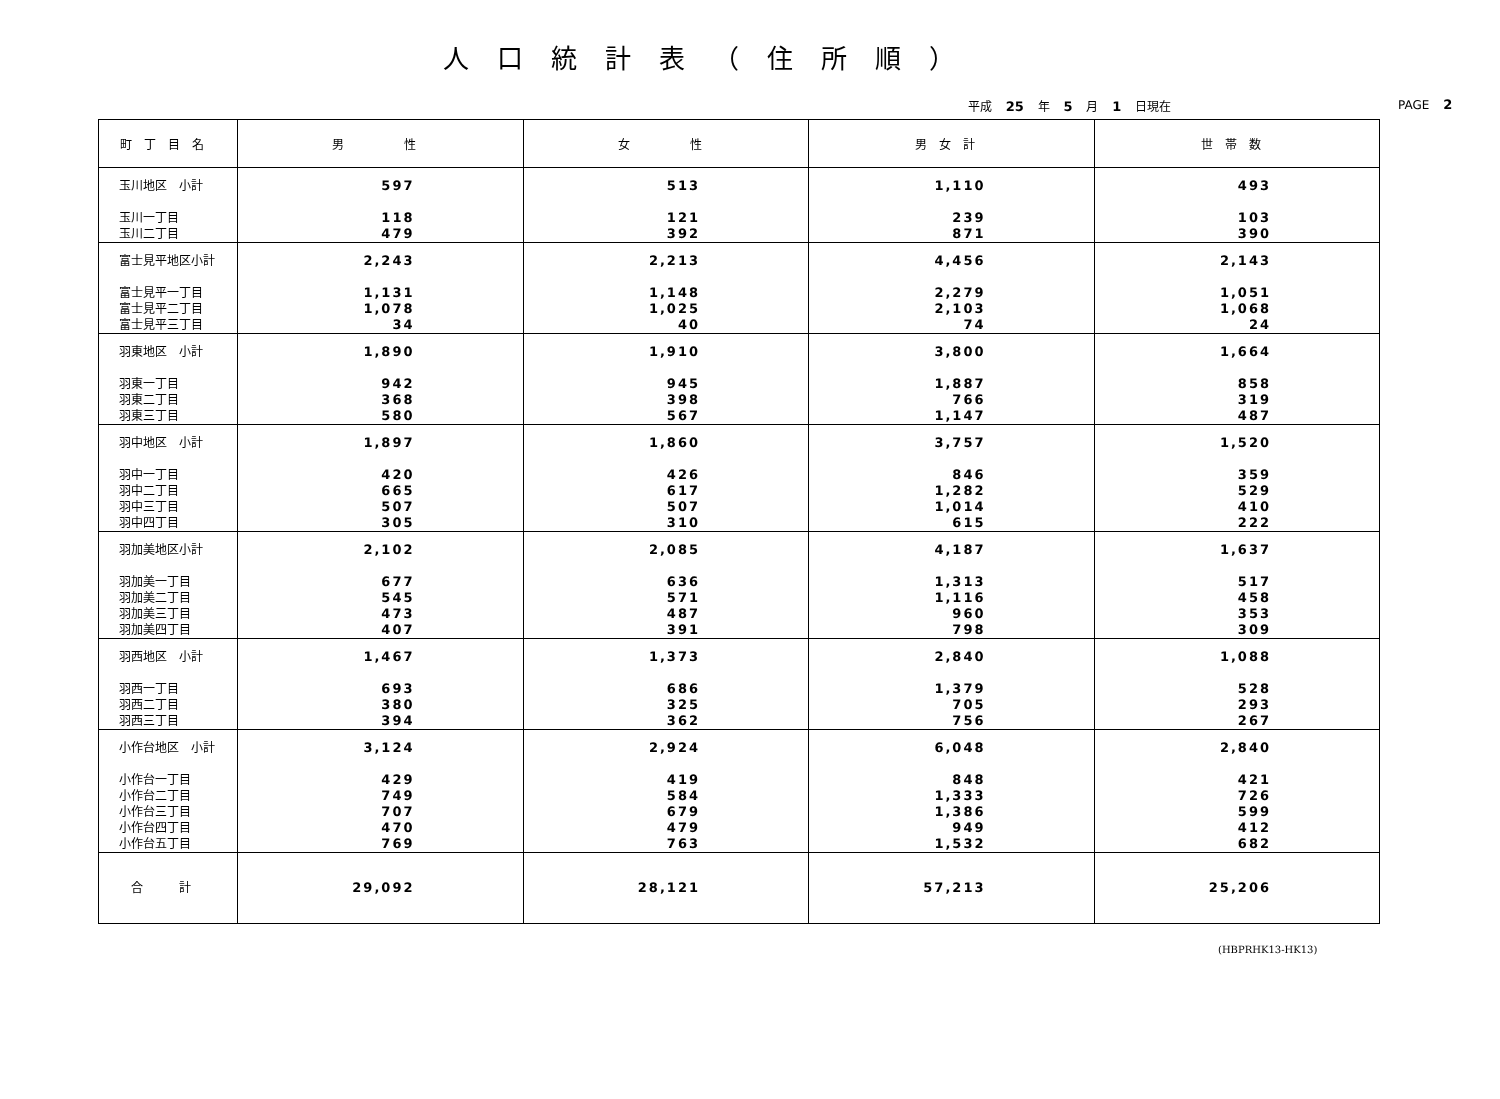人口統計表（住所順）
平成 25 年 5 月 1 日現在 PAGE 2
| 町丁目名 | 男 性 | 女 性 | 男女計 | 世帯数 |
| --- | --- | --- | --- | --- |
| 玉川地区 小計 | 597 | 513 | 1,110 | 493 |
| 玉川一丁目 | 118 | 121 | 239 | 103 |
| 玉川二丁目 | 479 | 392 | 871 | 390 |
| 富士見平地区小計 | 2,243 | 2,213 | 4,456 | 2,143 |
| 富士見平一丁目 | 1,131 | 1,148 | 2,279 | 1,051 |
| 富士見平二丁目 | 1,078 | 1,025 | 2,103 | 1,068 |
| 富士見平三丁目 | 34 | 40 | 74 | 24 |
| 羽東地区 小計 | 1,890 | 1,910 | 3,800 | 1,664 |
| 羽東一丁目 | 942 | 945 | 1,887 | 858 |
| 羽東二丁目 | 368 | 398 | 766 | 319 |
| 羽東三丁目 | 580 | 567 | 1,147 | 487 |
| 羽中地区 小計 | 1,897 | 1,860 | 3,757 | 1,520 |
| 羽中一丁目 | 420 | 426 | 846 | 359 |
| 羽中二丁目 | 665 | 617 | 1,282 | 529 |
| 羽中三丁目 | 507 | 507 | 1,014 | 410 |
| 羽中四丁目 | 305 | 310 | 615 | 222 |
| 羽加美地区小計 | 2,102 | 2,085 | 4,187 | 1,637 |
| 羽加美一丁目 | 677 | 636 | 1,313 | 517 |
| 羽加美二丁目 | 545 | 571 | 1,116 | 458 |
| 羽加美三丁目 | 473 | 487 | 960 | 353 |
| 羽加美四丁目 | 407 | 391 | 798 | 309 |
| 羽西地区 小計 | 1,467 | 1,373 | 2,840 | 1,088 |
| 羽西一丁目 | 693 | 686 | 1,379 | 528 |
| 羽西二丁目 | 380 | 325 | 705 | 293 |
| 羽西三丁目 | 394 | 362 | 756 | 267 |
| 小作台地区 小計 | 3,124 | 2,924 | 6,048 | 2,840 |
| 小作台一丁目 | 429 | 419 | 848 | 421 |
| 小作台二丁目 | 749 | 584 | 1,333 | 726 |
| 小作台三丁目 | 707 | 679 | 1,386 | 599 |
| 小作台四丁目 | 470 | 479 | 949 | 412 |
| 小作台五丁目 | 769 | 763 | 1,532 | 682 |
| 合 計 | 29,092 | 28,121 | 57,213 | 25,206 |
(HBPRHK13-HK13)